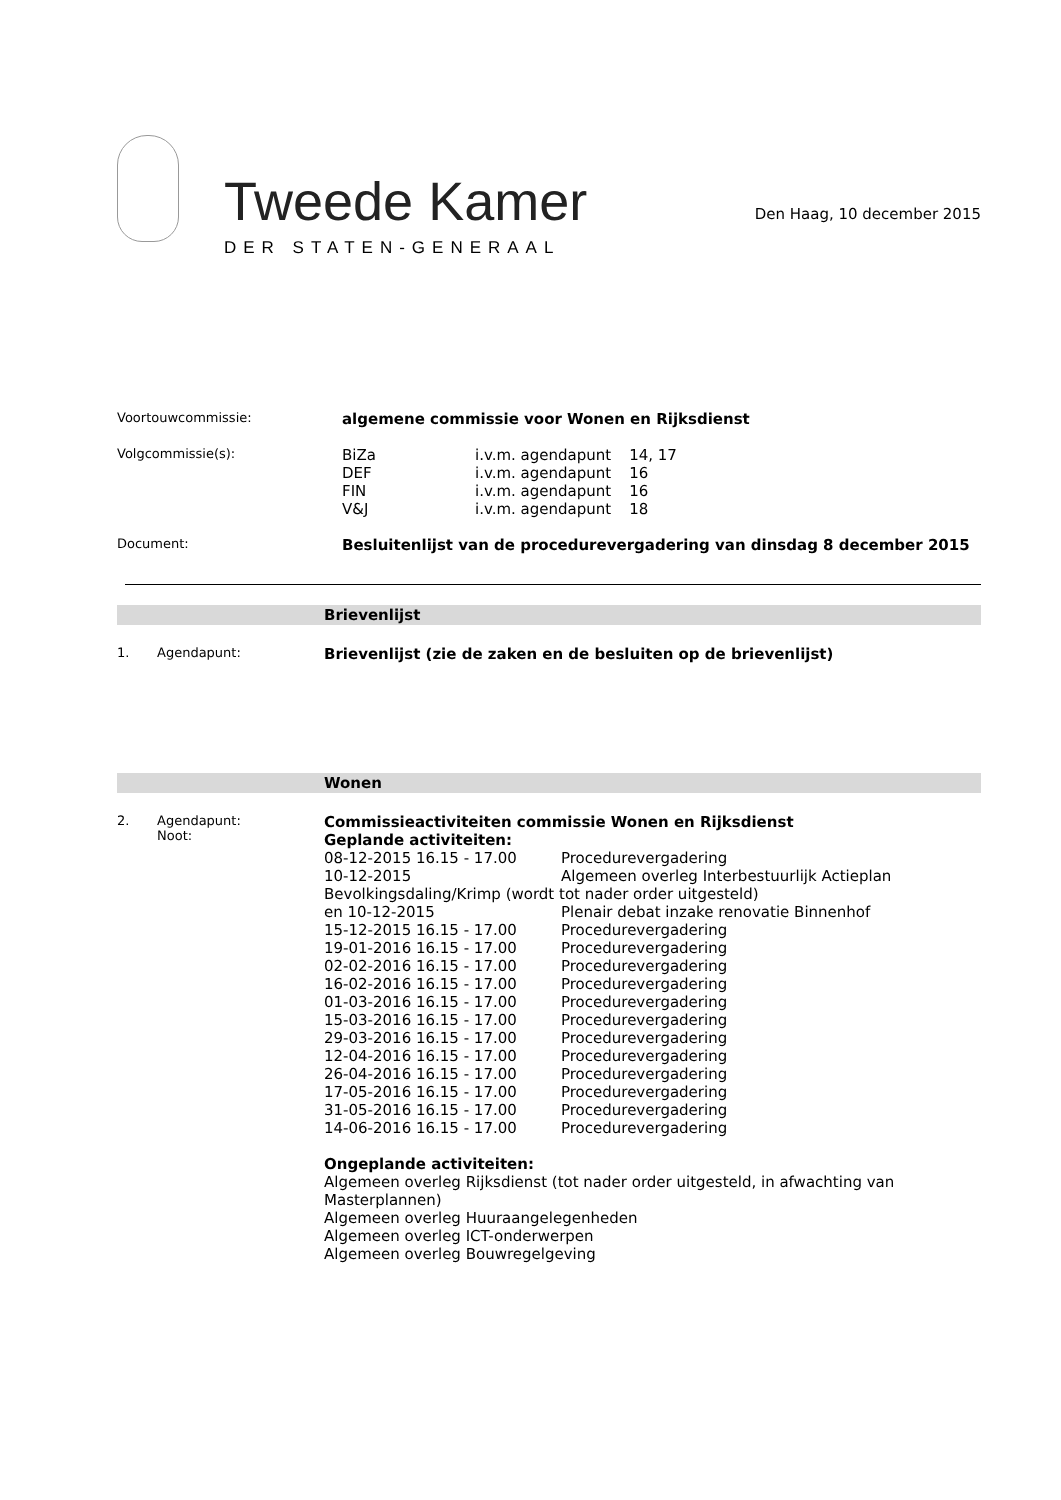Tweede Kamer
DER STATEN-GENERAAL
Den Haag, 10 december 2015
Voortouwcommissie:
algemene commissie voor Wonen en Rijksdienst
Volgcommissie(s):
| BiZa | i.v.m. agendapunt | 14, 17 |
| DEF | i.v.m. agendapunt | 16 |
| FIN | i.v.m. agendapunt | 16 |
| V&J | i.v.m. agendapunt | 18 |
Document:
Besluitenlijst van de procedurevergadering van dinsdag 8 december 2015
Brievenlijst
1. Agendapunt:
Brievenlijst (zie de zaken en de besluiten op de brievenlijst)
Wonen
2. Agendapunt:
Noot:
Commissieactiviteiten commissie Wonen en Rijksdienst
Geplande activiteiten:
08-12-2015 16.15 - 17.00 Procedurevergadering 10-12-2015 Algemeen overleg Interbestuurlijk Actieplan
Bevolkingsdaling/Krimp (wordt tot nader order uitgesteld)
en 10-12-2015 Plenair debat inzake renovatie Binnenhof 15-12-2015 16.15 - 17.00 Procedurevergadering 19-01-2016 16.15 - 17.00 Procedurevergadering 02-02-2016 16.15 - 17.00 Procedurevergadering 16-02-2016 16.15 - 17.00 Procedurevergadering 01-03-2016 16.15 - 17.00 Procedurevergadering 15-03-2016 16.15 - 17.00 Procedurevergadering 29-03-2016 16.15 - 17.00 Procedurevergadering 12-04-2016 16.15 - 17.00 Procedurevergadering 26-04-2016 16.15 - 17.00 Procedurevergadering 17-05-2016 16.15 - 17.00 Procedurevergadering 31-05-2016 16.15 - 17.00 Procedurevergadering 14-06-2016 16.15 - 17.00 Procedurevergadering
Ongeplande activiteiten:
Algemeen overleg Rijksdienst (tot nader order uitgesteld, in afwachting van Masterplannen)
Algemeen overleg Huuraangelegenheden
Algemeen overleg ICT-onderwerpen
Algemeen overleg Bouwregelgeving